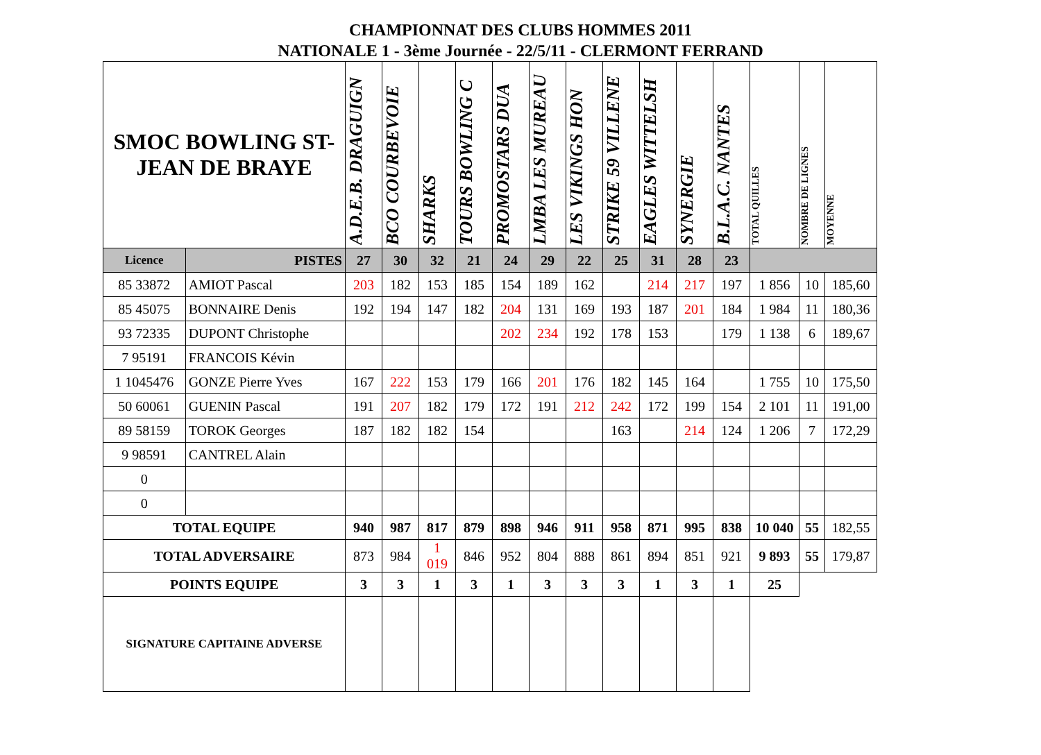CHAMPIONNAT DES CLUBS HOMMES 2011
NATIONALE 1 - 3ème Journée - 22/5/11 - CLERMONT FERRAND
| SMOC BOWLING ST-JEAN DE BRAYE | | A.D.E.B. DRAGUIGN | BCO COURBEVOIE | SHARKS | TOURS BOWLING C | PROMOSTARS DUA | LMBA LES MUREAU | LES VIKINGS HON | STRIKE 59 VILLENE | EAGLES WITTELSH | SYNERGIE | B.L.A.C. NANTES | TOTAL QUILLES | NOMBRE DE LIGNES | MOYENNE |
| --- | --- | --- | --- | --- | --- | --- | --- | --- | --- | --- | --- | --- | --- | --- | --- |
| Licence | PISTES | 27 | 30 | 32 | 21 | 24 | 29 | 22 | 25 | 31 | 28 | 23 | | | |
| 85 33872 | AMIOT Pascal | 203 | 182 | 153 | 185 | 154 | 189 | 162 | | 214 | 217 | 197 | 1 856 | 10 | 185,60 |
| 85 45075 | BONNAIRE Denis | 192 | 194 | 147 | 182 | 204 | 131 | 169 | 193 | 187 | 201 | 184 | 1 984 | 11 | 180,36 |
| 93 72335 | DUPONT Christophe | | | | | 202 | 234 | 192 | 178 | 153 | | 179 | 1 138 | 6 | 189,67 |
| 7 95191 | FRANCOIS Kévin | | | | | | | | | | | | | | |
| 1 1045476 | GONZE Pierre Yves | 167 | 222 | 153 | 179 | 166 | 201 | 176 | 182 | 145 | 164 | | 1 755 | 10 | 175,50 |
| 50 60061 | GUENIN Pascal | 191 | 207 | 182 | 179 | 172 | 191 | 212 | 242 | 172 | 199 | 154 | 2 101 | 11 | 191,00 |
| 89 58159 | TOROK Georges | 187 | 182 | 182 | 154 | | | | 163 | | 214 | 124 | 1 206 | 7 | 172,29 |
| 9 98591 | CANTREL Alain | | | | | | | | | | | | | | |
| 0 | | | | | | | | | | | | | | | |
| 0 | | | | | | | | | | | | | | | |
| TOTAL EQUIPE | | 940 | 987 | 817 | 879 | 898 | 946 | 911 | 958 | 871 | 995 | 838 | 10 040 | 55 | 182,55 |
| TOTAL ADVERSAIRE | | 873 | 984 | 1 019 | 846 | 952 | 804 | 888 | 861 | 894 | 851 | 921 | 9 893 | 55 | 179,87 |
| POINTS EQUIPE | | 3 | 3 | 1 | 3 | 1 | 3 | 3 | 3 | 1 | 3 | 1 | 25 | | |
| SIGNATURE CAPITAINE ADVERSE | | | | | | | | | | | | | | | |